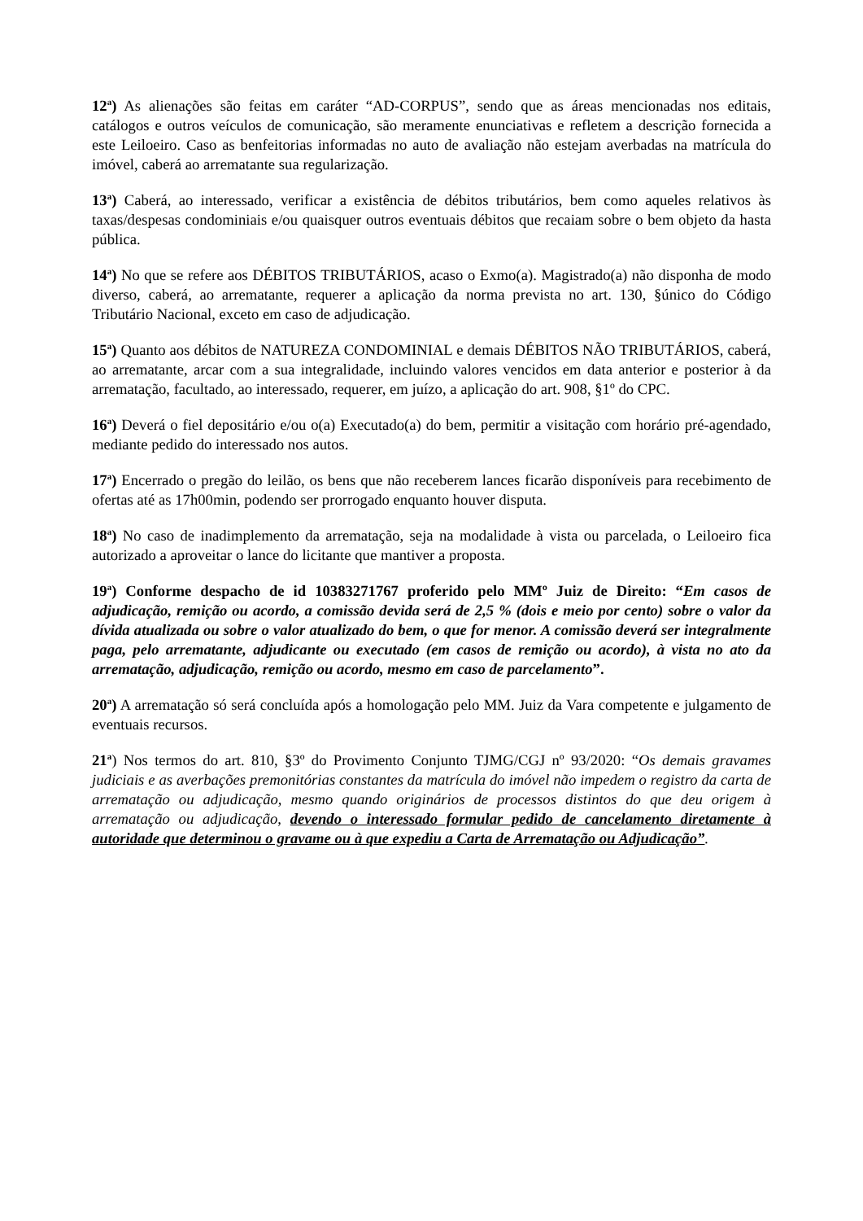12<sup>a</sup>) As alienações são feitas em caráter “AD-CORPUS”, sendo que as áreas mencionadas nos editais, catálogos e outros veículos de comunicação, são meramente enunciativas e refletem a descrição fornecida a este Leiloeiro. Caso as benfeitorias informadas no auto de avaliação não estejam averbadas na matrícula do imóvel, caberá ao arrematante sua regularização.
13<sup>a</sup>) Caberá, ao interessado, verificar a existência de débitos tributários, bem como aqueles relativos às taxas/despesas condominiais e/ou quaisquer outros eventuais débitos que recaiam sobre o bem objeto da hasta pública.
14<sup>a</sup>) No que se refere aos DÉBITOS TRIBUTÁRIOS, acaso o Exmo(a). Magistrado(a) não disponha de modo diverso, caberá, ao arrematante, requerer a aplicação da norma prevista no art. 130, §único do Código Tributário Nacional, exceto em caso de adjudicação.
15<sup>a</sup>) Quanto aos débitos de NATUREZA CONDOMINIAL e demais DÉBITOS NÃO TRIBUTÁRIOS, caberá, ao arrematante, arcar com a sua integralidade, incluindo valores vencidos em data anterior e posterior à da arrematação, facultado, ao interessado, requerer, em juízo, a aplicação do art. 908, §1º do CPC.
16<sup>a</sup>) Deverá o fiel depositário e/ou o(a) Executado(a) do bem, permitir a visitação com horário pré-agendado, mediante pedido do interessado nos autos.
17<sup>a</sup>) Encerrado o pregão do leilão, os bens que não receberem lances ficarão disponíveis para recebimento de ofertas até as 17h00min, podendo ser prorrogado enquanto houver disputa.
18<sup>a</sup>) No caso de inadimplemento da arrematação, seja na modalidade à vista ou parcelada, o Leiloeiro fica autorizado a aproveitar o lance do licitante que mantiver a proposta.
19<sup>a</sup>) Conforme despacho de id 10383271767 proferido pelo MMº Juiz de Direito: “Em casos de adjudicação, remição ou acordo, a comissão devida será de 2,5 % (dois e meio por cento) sobre o valor da dívida atualizada ou sobre o valor atualizado do bem, o que for menor. A comissão deverá ser integralmente paga, pelo arrematante, adjudicante ou executado (em casos de remição ou acordo), à vista no ato da arrematação, adjudicação, remição ou acordo, mesmo em caso de parcelamento”.
20<sup>a</sup>) A arrematação só será concluída após a homologação pelo MM. Juiz da Vara competente e julgamento de eventuais recursos.
21<sup>a</sup>) Nos termos do art. 810, §3º do Provimento Conjunto TJMG/CGJ nº 93/2020: “Os demais gravames judiciais e as averbações premonitórias constantes da matrícula do imóvel não impedem o registro da carta de arrematação ou adjudicação, mesmo quando originários de processos distintos do que deu origem à arrematação ou adjudicação, devendo o interessado formular pedido de cancelamento diretamente à autoridade que determinou o gravame ou à que expediu a Carta de Arrematação ou Adjudicação”.